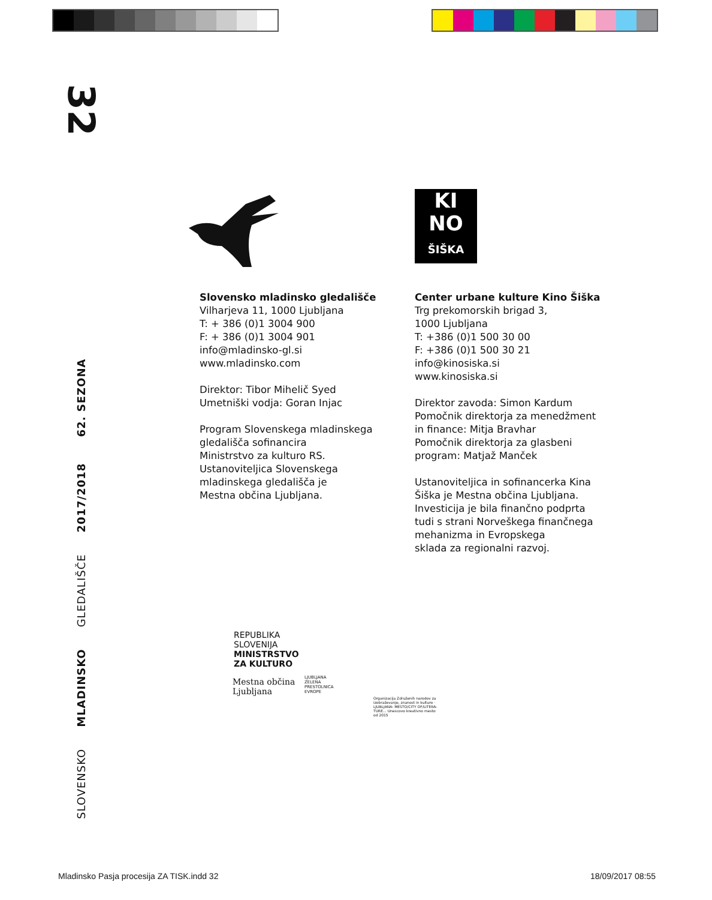32
SLOVENSKO MLADINSKO GLEDALIŠČE 2017/2018 62. SEZONA
KI
NO
ŠIŠKA
Slovensko mladinsko gledališče
Vilharjeva 11, 1000 Ljubljana
T: + 386 (0)1 3004 900
F: + 386 (0)1 3004 901
info@mladinsko-gl.si
www.mladinsko.com
Direktor: Tibor Mihelič Syed
Umetniški vodja: Goran Injac
Program Slovenskega mladinskega
gledališča sofinancira
Ministrstvo za kulturo RS.
Ustanoviteljica Slovenskega
mladinskega gledališča je
Mestna občina Ljubljana.
Center urbane kulture Kino Šiška
Trg prekomorskih brigad 3,
1000 Ljubljana
T: +386 (0)1 500 30 00
F: +386 (0)1 500 30 21
info@kinosiska.si
www.kinosiska.si
Direktor zavoda: Simon Kardum
Pomočnik direktorja za menedžment
in finance: Mitja Bravhar
Pomočnik direktorja za glasbeni
program: Matjaž Manček
Ustanoviteljica in sofinancerka Kina
Šiška je Mestna občina Ljubljana.
Investicija je bila finančno podprta
tudi s strani Norveškega finančnega
mehanizma in Evropskega
sklada za regionalni razvoj.
REPUBLIKA SLOVENIJA
MINISTRSTVO ZA KULTURO
Mestna občina Ljubljana
LJUBLJANA ZELENA PRESTOLNICA EVROPE
Organizacija Združenih narodov za izobraževanje, znanost in kulturo · LJUBLJANA: MESTO/CITY OF/LITERA-TURE... Unescovo kreativno mesto od 2015
Mladinsko Pasja procesija ZA TISK.indd 32
18/09/2017 08:55